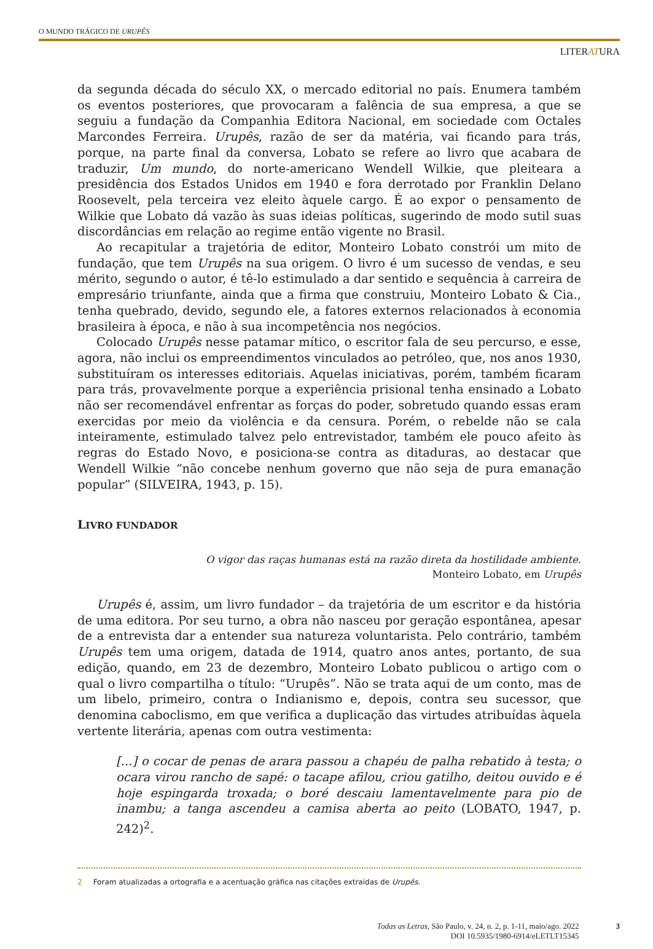O MUNDO TRÁGICO DE URUPÊS
LITERATURA
da segunda década do século XX, o mercado editorial no país. Enumera também os eventos posteriores, que provocaram a falência de sua empresa, a que se seguiu a fundação da Companhia Editora Nacional, em sociedade com Octales Marcondes Ferreira. Urupês, razão de ser da matéria, vai ficando para trás, porque, na parte final da conversa, Lobato se refere ao livro que acabara de traduzir, Um mundo, do norte-americano Wendell Wilkie, que pleiteara a presidência dos Estados Unidos em 1940 e fora derrotado por Franklin Delano Roosevelt, pela terceira vez eleito àquele cargo. É ao expor o pensamento de Wilkie que Lobato dá vazão às suas ideias políticas, sugerindo de modo sutil suas discordâncias em relação ao regime então vigente no Brasil.
Ao recapitular a trajetória de editor, Monteiro Lobato constrói um mito de fundação, que tem Urupês na sua origem. O livro é um sucesso de vendas, e seu mérito, segundo o autor, é tê-lo estimulado a dar sentido e sequência à carreira de empresário triunfante, ainda que a firma que construiu, Monteiro Lobato & Cia., tenha quebrado, devido, segundo ele, a fatores externos relacionados à economia brasileira à época, e não à sua incompetência nos negócios.
Colocado Urupês nesse patamar mítico, o escritor fala de seu percurso, e esse, agora, não inclui os empreendimentos vinculados ao petróleo, que, nos anos 1930, substituíram os interesses editoriais. Aquelas iniciativas, porém, também ficaram para trás, provavelmente porque a experiência prisional tenha ensinado a Lobato não ser recomendável enfrentar as forças do poder, sobretudo quando essas eram exercidas por meio da violência e da censura. Porém, o rebelde não se cala inteiramente, estimulado talvez pelo entrevistador, também ele pouco afeito às regras do Estado Novo, e posiciona-se contra as ditaduras, ao destacar que Wendell Wilkie “não concebe nenhum governo que não seja de pura emanação popular” (SILVEIRA, 1943, p. 15).
LIVRO FUNDADOR
O vigor das raças humanas está na razão direta da hostilidade ambiente.
Monteiro Lobato, em Urupês
Urupês é, assim, um livro fundador – da trajetória de um escritor e da história de uma editora. Por seu turno, a obra não nasceu por geração espontânea, apesar de a entrevista dar a entender sua natureza voluntarista. Pelo contrário, também Urupês tem uma origem, datada de 1914, quatro anos antes, portanto, de sua edição, quando, em 23 de dezembro, Monteiro Lobato publicou o artigo com o qual o livro compartilha o título: “Urupês”. Não se trata aqui de um conto, mas de um libelo, primeiro, contra o Indianismo e, depois, contra seu sucessor, que denomina caboclismo, em que verifica a duplicação das virtudes atribuídas àquela vertente literária, apenas com outra vestimenta:
[...] o cocar de penas de arara passou a chapéu de palha rebatido à testa; o ocara virou rancho de sapé: o tacape afilou, criou gatilho, deitou ouvido e é hoje espingarda troxada; o boré descaiu lamentavelmente para pio de inambu; a tanga ascendeu a camisa aberta ao peito (LOBATO, 1947, p. 242)<sup>2</sup>.
2 Foram atualizadas a ortografia e a acentuação gráfica nas citações extraídas de Urupês.
Todas as Letras, São Paulo, v. 24, n. 2, p. 1-11, maio/ago. 2022
DOI 10.5935/1980-6914/eLETLT15345
3